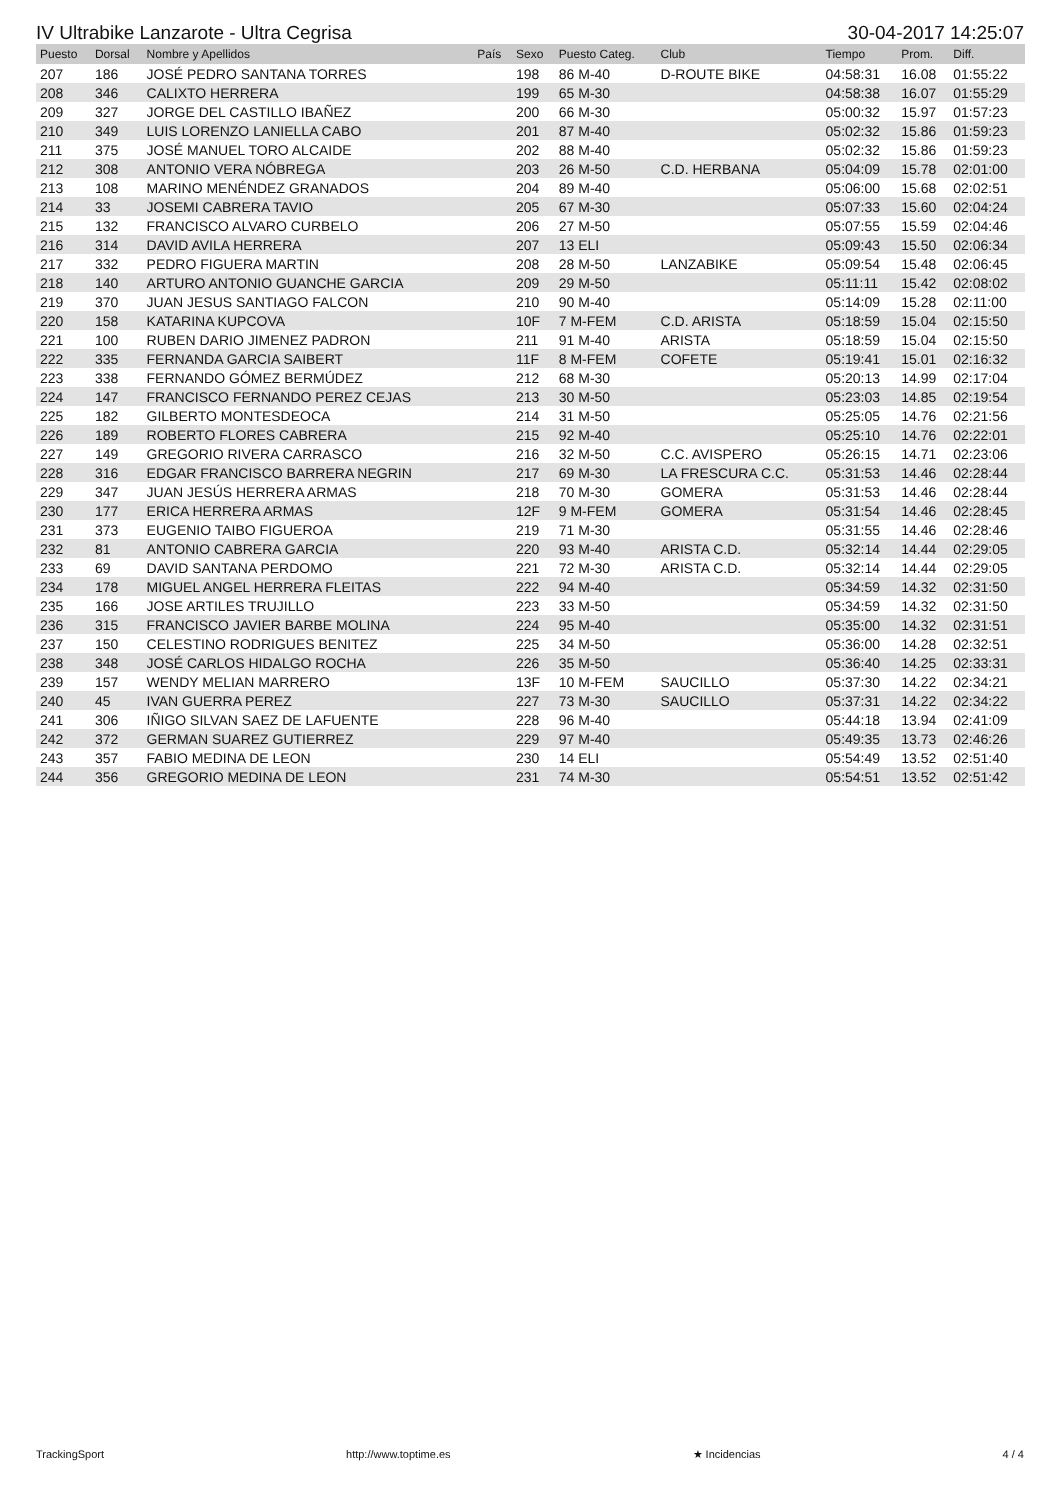IV Ultrabike Lanzarote - Ultra Cegrisa 30-04-2017 14:25:07
| Puesto | Dorsal | Nombre y Apellidos | País | Sexo | Puesto Categ. | Club | Tiempo | Prom. | Diff. |
| --- | --- | --- | --- | --- | --- | --- | --- | --- | --- |
| 207 | 186 | JOSÉ PEDRO SANTANA TORRES | | 198 | 86 M-40 | D-ROUTE BIKE | 04:58:31 | 16.08 | 01:55:22 |
| 208 | 346 | CALIXTO HERRERA | | 199 | 65 M-30 | | 04:58:38 | 16.07 | 01:55:29 |
| 209 | 327 | JORGE DEL CASTILLO IBAÑEZ | | 200 | 66 M-30 | | 05:00:32 | 15.97 | 01:57:23 |
| 210 | 349 | LUIS LORENZO LANIELLA CABO | | 201 | 87 M-40 | | 05:02:32 | 15.86 | 01:59:23 |
| 211 | 375 | JOSÉ MANUEL TORO ALCAIDE | | 202 | 88 M-40 | | 05:02:32 | 15.86 | 01:59:23 |
| 212 | 308 | ANTONIO VERA NÓBREGA | | 203 | 26 M-50 | C.D. HERBANA | 05:04:09 | 15.78 | 02:01:00 |
| 213 | 108 | MARINO MENÉNDEZ GRANADOS | | 204 | 89 M-40 | | 05:06:00 | 15.68 | 02:02:51 |
| 214 | 33 | JOSEMI CABRERA TAVIO | | 205 | 67 M-30 | | 05:07:33 | 15.60 | 02:04:24 |
| 215 | 132 | FRANCISCO ALVARO CURBELO | | 206 | 27 M-50 | | 05:07:55 | 15.59 | 02:04:46 |
| 216 | 314 | DAVID AVILA HERRERA | | 207 | 13 ELI | | 05:09:43 | 15.50 | 02:06:34 |
| 217 | 332 | PEDRO FIGUERA MARTIN | | 208 | 28 M-50 | LANZABIKE | 05:09:54 | 15.48 | 02:06:45 |
| 218 | 140 | ARTURO ANTONIO GUANCHE GARCIA | | 209 | 29 M-50 | | 05:11:11 | 15.42 | 02:08:02 |
| 219 | 370 | JUAN JESUS SANTIAGO FALCON | | 210 | 90 M-40 | | 05:14:09 | 15.28 | 02:11:00 |
| 220 | 158 | KATARINA KUPCOVA | | 10F | 7 M-FEM | C.D. ARISTA | 05:18:59 | 15.04 | 02:15:50 |
| 221 | 100 | RUBEN DARIO JIMENEZ PADRON | | 211 | 91 M-40 | ARISTA | 05:18:59 | 15.04 | 02:15:50 |
| 222 | 335 | FERNANDA GARCIA SAIBERT | | 11F | 8 M-FEM | COFETE | 05:19:41 | 15.01 | 02:16:32 |
| 223 | 338 | FERNANDO GÓMEZ BERMÚDEZ | | 212 | 68 M-30 | | 05:20:13 | 14.99 | 02:17:04 |
| 224 | 147 | FRANCISCO FERNANDO PEREZ CEJAS | | 213 | 30 M-50 | | 05:23:03 | 14.85 | 02:19:54 |
| 225 | 182 | GILBERTO MONTESDEOCA | | 214 | 31 M-50 | | 05:25:05 | 14.76 | 02:21:56 |
| 226 | 189 | ROBERTO FLORES CABRERA | | 215 | 92 M-40 | | 05:25:10 | 14.76 | 02:22:01 |
| 227 | 149 | GREGORIO RIVERA CARRASCO | | 216 | 32 M-50 | C.C. AVISPERO | 05:26:15 | 14.71 | 02:23:06 |
| 228 | 316 | EDGAR FRANCISCO BARRERA NEGRIN | | 217 | 69 M-30 | LA FRESCURA C.C. | 05:31:53 | 14.46 | 02:28:44 |
| 229 | 347 | JUAN JESÚS HERRERA ARMAS | | 218 | 70 M-30 | GOMERA | 05:31:53 | 14.46 | 02:28:44 |
| 230 | 177 | ERICA HERRERA ARMAS | | 12F | 9 M-FEM | GOMERA | 05:31:54 | 14.46 | 02:28:45 |
| 231 | 373 | EUGENIO TAIBO FIGUEROA | | 219 | 71 M-30 | | 05:31:55 | 14.46 | 02:28:46 |
| 232 | 81 | ANTONIO CABRERA GARCIA | | 220 | 93 M-40 | ARISTA C.D. | 05:32:14 | 14.44 | 02:29:05 |
| 233 | 69 | DAVID SANTANA PERDOMO | | 221 | 72 M-30 | ARISTA C.D. | 05:32:14 | 14.44 | 02:29:05 |
| 234 | 178 | MIGUEL ANGEL HERRERA FLEITAS | | 222 | 94 M-40 | | 05:34:59 | 14.32 | 02:31:50 |
| 235 | 166 | JOSE ARTILES TRUJILLO | | 223 | 33 M-50 | | 05:34:59 | 14.32 | 02:31:50 |
| 236 | 315 | FRANCISCO JAVIER BARBE MOLINA | | 224 | 95 M-40 | | 05:35:00 | 14.32 | 02:31:51 |
| 237 | 150 | CELESTINO RODRIGUES BENITEZ | | 225 | 34 M-50 | | 05:36:00 | 14.28 | 02:32:51 |
| 238 | 348 | JOSÉ CARLOS HIDALGO ROCHA | | 226 | 35 M-50 | | 05:36:40 | 14.25 | 02:33:31 |
| 239 | 157 | WENDY MELIAN MARRERO | | 13F | 10 M-FEM | SAUCILLO | 05:37:30 | 14.22 | 02:34:21 |
| 240 | 45 | IVAN GUERRA PEREZ | | 227 | 73 M-30 | SAUCILLO | 05:37:31 | 14.22 | 02:34:22 |
| 241 | 306 | IÑIGO SILVAN SAEZ DE LAFUENTE | | 228 | 96 M-40 | | 05:44:18 | 13.94 | 02:41:09 |
| 242 | 372 | GERMAN SUAREZ GUTIERREZ | | 229 | 97 M-40 | | 05:49:35 | 13.73 | 02:46:26 |
| 243 | 357 | FABIO MEDINA DE LEON | | 230 | 14 ELI | | 05:54:49 | 13.52 | 02:51:40 |
| 244 | 356 | GREGORIO MEDINA DE LEON | | 231 | 74 M-30 | | 05:54:51 | 13.52 | 02:51:42 |
TrackingSport http://www.toptime.es ★ Incidencias 4 / 4